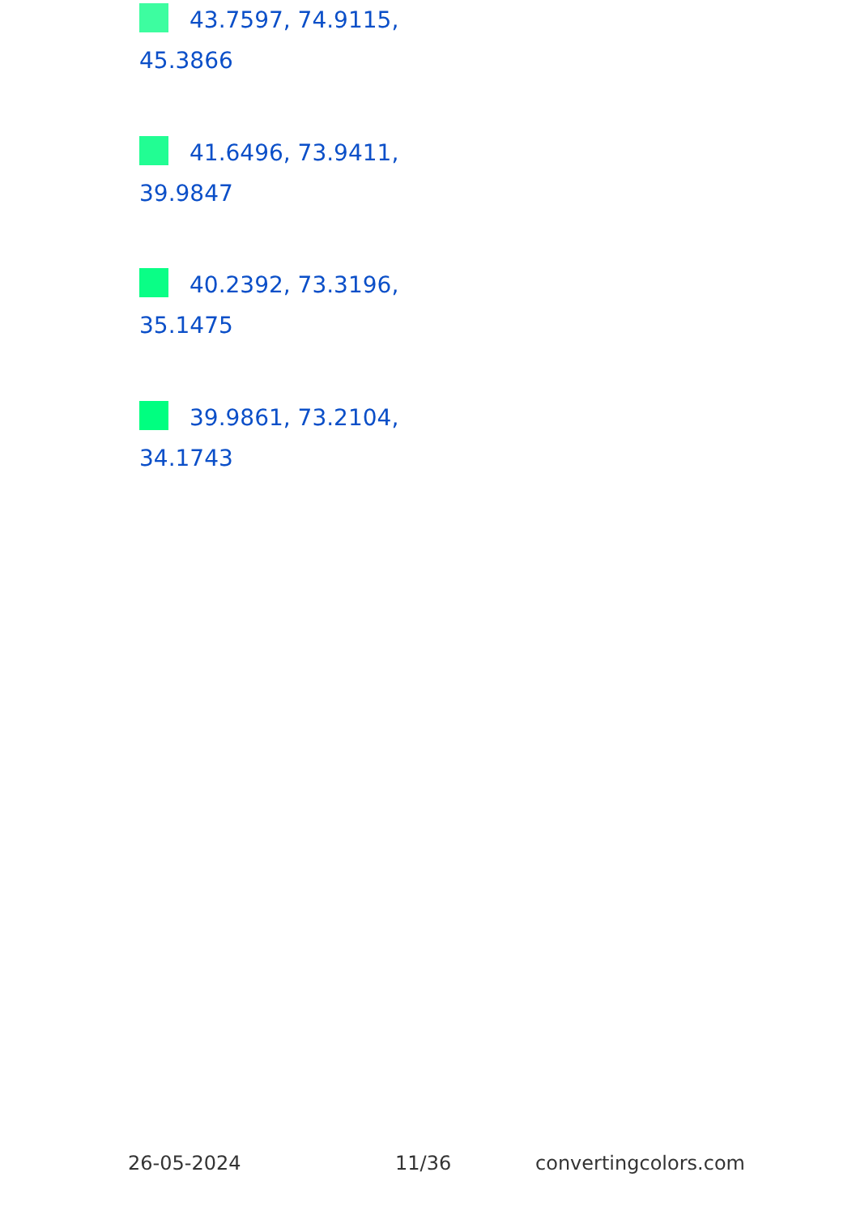43.7597, 74.9115, 45.3866
41.6496, 73.9411, 39.9847
40.2392, 73.3196, 35.1475
39.9861, 73.2104, 34.1743
26-05-2024 11/36 convertingcolors.com